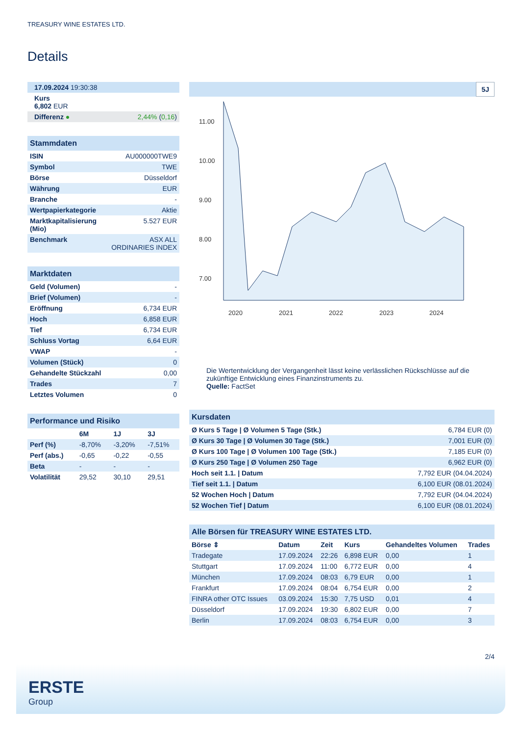TREASURY WINE ESTATES LTD.
Details
| 17.09.2024 19:30:38 |
| Kurs 6,802 EUR |
| Differenz ● 2,44% ( 0,16 ) |
Stammdaten
| ISIN | AU000000TWE9 |
| Symbol | TWE |
| Börse | Düsseldorf |
| Währung | EUR |
| Branche | - |
| Wertpapierkategorie | Aktie |
| Marktkapitalisierung (Mio) | 5.527 EUR |
| Benchmark | ASX ALL ORDINARIES INDEX |
Marktdaten
| Geld (Volumen) | - |
| Brief (Volumen) | - |
| Eröffnung | 6,734 EUR |
| Hoch | 6,858 EUR |
| Tief | 6,734 EUR |
| Schluss Vortag | 6,64 EUR |
| VWAP | - |
| Volumen (Stück) | 0 |
| Gehandelte Stückzahl | 0,00 |
| Trades | 7 |
| Letztes Volumen | 0 |
Performance und Risiko
| | 6M | 1J | 3J |
| --- | --- | --- | --- |
| Perf (%) | -8,70% | -3,20% | -7,51% |
| Perf (abs.) | -0,65 | -0,22 | -0,55 |
| Beta | - | - | - |
| Volatilität | 29,52 | 30,10 | 29,51 |
5J
11.00
10.00
9.00
8.00
7.00
2020
2021
2022
2023
2024
Die Wertentwicklung der Vergangenheit lässt keine verlässlichen Rückschlüsse auf die zukünftige Entwicklung eines Finanzinstruments zu.
Quelle: FactSet
Kursdaten
| Ø Kurs 5 Tage / Ø Volumen 5 Tage (Stk.) | 6,784 EUR (0) |
| Ø Kurs 30 Tage / Ø Volumen 30 Tage (Stk.) | 7,001 EUR (0) |
| Ø Kurs 100 Tage / Ø Volumen 100 Tage (Stk.) | 7,185 EUR (0) |
| Ø Kurs 250 Tage / Ø Volumen 250 Tage | 6,962 EUR (0) |
| Hoch seit 1.1. / Datum | 7,792 EUR (04.04.2024) |
| Tief seit 1.1. / Datum | 6,100 EUR (08.01.2024) |
| 52 Wochen Hoch / Datum | 7,792 EUR (04.04.2024) |
| 52 Wochen Tief / Datum | 6,100 EUR (08.01.2024) |
Alle Börsen für TREASURY WINE ESTATES LTD.
| Börse ⇕ | Datum | Zeit | Kurs | Gehandeltes Volumen | Trades |
| --- | --- | --- | --- | --- | --- |
| Tradegate | 17.09.2024 | 22:26 | 6,898 EUR | 0,00 | 1 |
| Stuttgart | 17.09.2024 | 11:00 | 6,772 EUR | 0,00 | 4 |
| München | 17.09.2024 | 08:03 | 6,79 EUR | 0,00 | 1 |
| Frankfurt | 17.09.2024 | 08:04 | 6,754 EUR | 0,00 | 2 |
| FINRA other OTC Issues | 03.09.2024 | 15:30 | 7,75 USD | 0,01 | 4 |
| Düsseldorf | 17.09.2024 | 19:30 | 6,802 EUR | 0,00 | 7 |
| Berlin | 17.09.2024 | 08:03 | 6,754 EUR | 0,00 | 3 |
2/4
ERSTE
Group